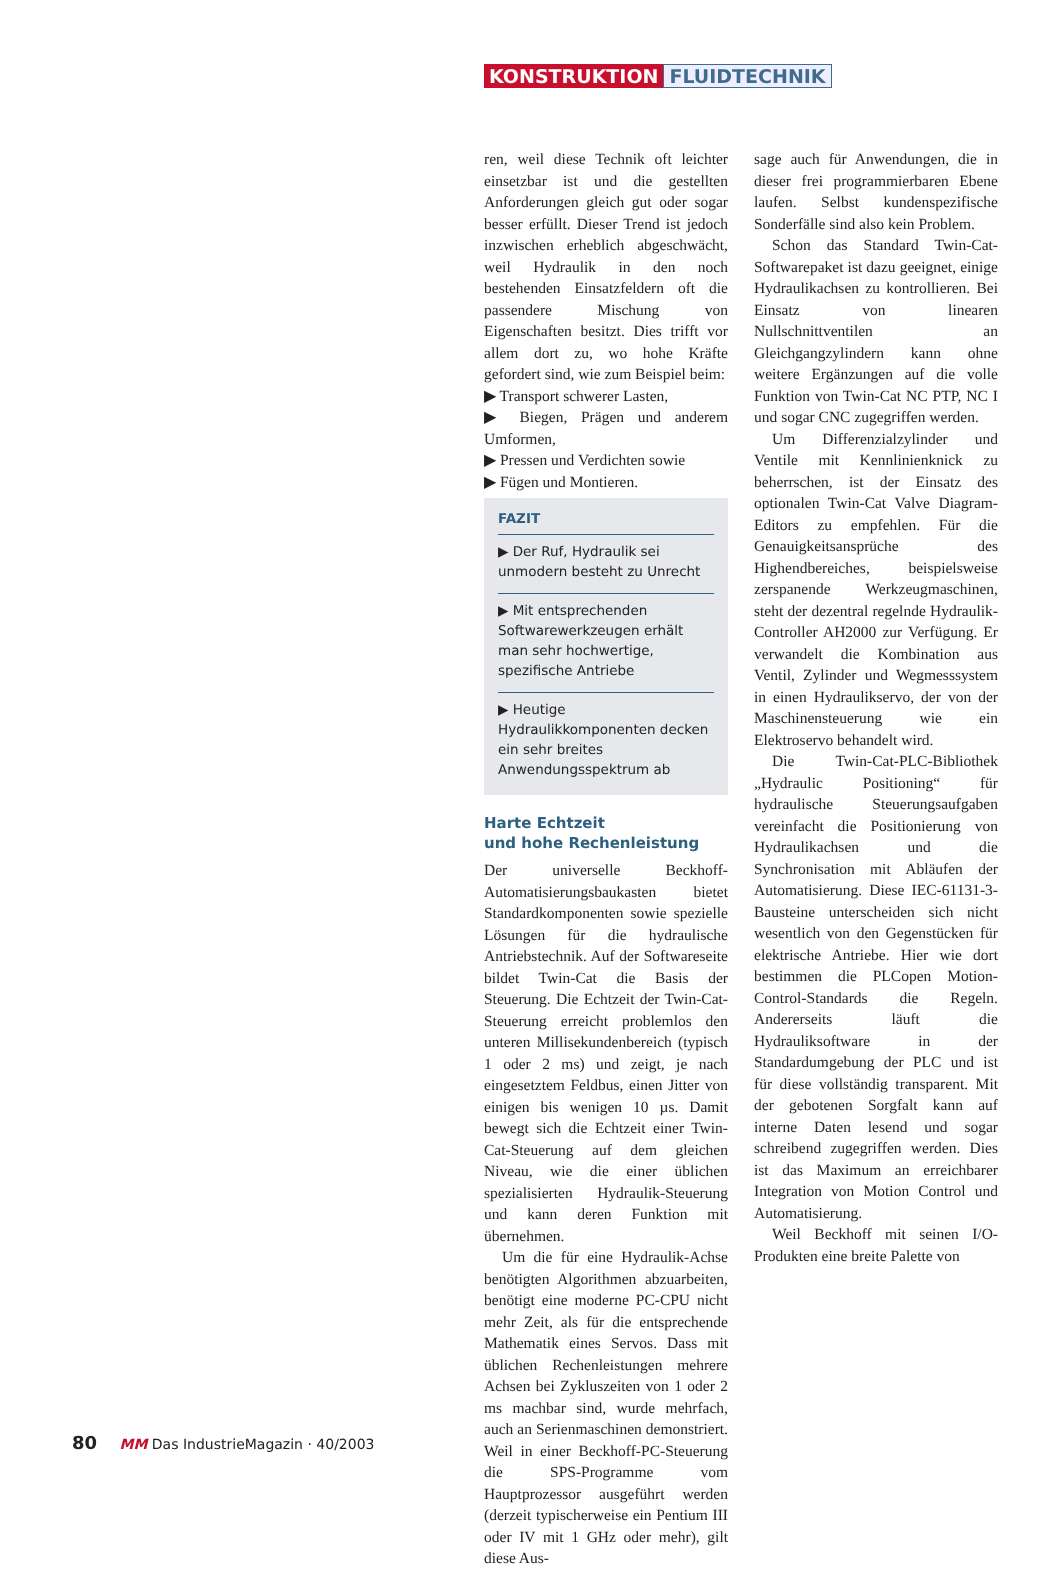KONSTRUKTION FLUIDTECHNIK
ren, weil diese Technik oft leichter einsetzbar ist und die gestellten Anforderungen gleich gut oder sogar besser erfüllt. Dieser Trend ist jedoch inzwischen erheblich abgeschwächt, weil Hydraulik in den noch bestehenden Einsatzfeldern oft die passendere Mischung von Eigenschaften besitzt. Dies trifft vor allem dort zu, wo hohe Kräfte gefordert sind, wie zum Beispiel beim:
▶ Transport schwerer Lasten,
▶ Biegen, Prägen und anderem Umformen,
▶ Pressen und Verdichten sowie
▶ Fügen und Montieren.
FAZIT
▶ Der Ruf, Hydraulik sei unmodern besteht zu Unrecht
▶ Mit entsprechenden Softwarewerkzeugen erhält man sehr hochwertige, spezifische Antriebe
▶ Heutige Hydraulikkomponenten decken ein sehr breites Anwendungsspektrum ab
Harte Echtzeit
und hohe Rechenleistung
Der universelle Beckhoff-Automatisierungsbaukasten bietet Standardkomponenten sowie spezielle Lösungen für die hydraulische Antriebstechnik. Auf der Softwareseite bildet Twin-Cat die Basis der Steuerung. Die Echtzeit der Twin-Cat-Steuerung erreicht problemlos den unteren Millisekundenbereich (typisch 1 oder 2 ms) und zeigt, je nach eingesetztem Feldbus, einen Jitter von einigen bis wenigen 10 µs. Damit bewegt sich die Echtzeit einer Twin-Cat-Steuerung auf dem gleichen Niveau, wie die einer üblichen spezialisierten Hydraulik-Steuerung und kann deren Funktion mit übernehmen.
Um die für eine Hydraulik-Achse benötigten Algorithmen abzuarbeiten, benötigt eine moderne PC-CPU nicht mehr Zeit, als für die entsprechende Mathematik eines Servos. Dass mit üblichen Rechenleistungen mehrere Achsen bei Zykluszeiten von 1 oder 2 ms machbar sind, wurde mehrfach, auch an Serienmaschinen demonstriert. Weil in einer Beckhoff-PC-Steuerung die SPS-Programme vom Hauptprozessor ausgeführt werden (derzeit typischerweise ein Pentium III oder IV mit 1 GHz oder mehr), gilt diese Aus-
sage auch für Anwendungen, die in dieser frei programmierbaren Ebene laufen. Selbst kundenspezifische Sonderfälle sind also kein Problem.
Schon das Standard Twin-Cat-Softwarepaket ist dazu geeignet, einige Hydraulikachsen zu kontrollieren. Bei Einsatz von linearen Nullschnittventilen an Gleichgangzylindern kann ohne weitere Ergänzungen auf die volle Funktion von Twin-Cat NC PTP, NC I und sogar CNC zugegriffen werden.
Um Differenzialzylinder und Ventile mit Kennlinienknick zu beherrschen, ist der Einsatz des optionalen Twin-Cat Valve Diagram-Editors zu empfehlen. Für die Genauigkeitsansprüche des Highendbereiches, beispielsweise zerspanende Werkzeugmaschinen, steht der dezentral regelnde Hydraulik-Controller AH2000 zur Verfügung. Er verwandelt die Kombination aus Ventil, Zylinder und Wegmesssystem in einen Hydraulikservo, der von der Maschinensteuerung wie ein Elektroservo behandelt wird.
Die Twin-Cat-PLC-Bibliothek „Hydraulic Positioning“ für hydraulische Steuerungsaufgaben vereinfacht die Positionierung von Hydraulikachsen und die Synchronisation mit Abläufen der Automatisierung. Diese IEC-61131-3-Bausteine unterscheiden sich nicht wesentlich von den Gegenstücken für elektrische Antriebe. Hier wie dort bestimmen die PLCopen Motion-Control-Standards die Regeln. Andererseits läuft die Hydrauliksoftware in der Standardumgebung der PLC und ist für diese vollständig transparent. Mit der gebotenen Sorgfalt kann auf interne Daten lesend und sogar schreibend zugegriffen werden. Dies ist das Maximum an erreichbarer Integration von Motion Control und Automatisierung.
Weil Beckhoff mit seinen I/O-Produkten eine breite Palette von
80 MM Das IndustrieMagazin · 40/2003